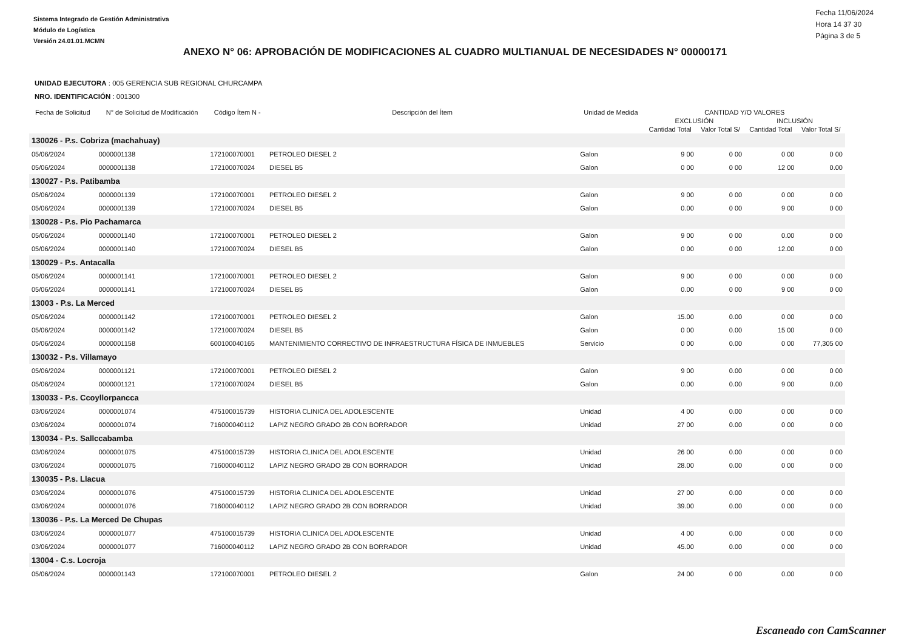Sistema Integrado de Gestión Administrativa
Módulo de Logística
Versión 24.01.01.MCMN
Fecha 11/06/2024
Hora 14 37 30
Página 3 de 5
ANEXO N° 06: APROBACIÓN DE MODIFICACIONES AL CUADRO MULTIANUAL DE NECESIDADES N° 00000171
UNIDAD EJECUTORA : 005 GERENCIA SUB REGIONAL CHURCAMPA
NRO. IDENTIFICACIÓN : 001300
| Fecha de Solicitud | N° de Solicitud de Modificación | Código Ítem N - | Descripción del Ítem | Unidad de Medida | CANTIDAD Y/O VALORES | | | |
| --- | --- | --- | --- | --- | --- | --- | --- | --- |
| | | | | | EXCLUSIÓN | | INCLUSIÓN | |
| | | | | | Cantidad Total | Valor Total S/ | Cantidad Total | Valor Total S/ |
| 130026 - P.s. Cobriza (machahuay) | | | | | | | | |
| 05/06/2024 | 0000001138 | 172100070001 | PETROLEO DIESEL 2 | Galon | 9 00 | 0 00 | 0 00 | 0 00 |
| 05/06/2024 | 0000001138 | 172100070024 | DIESEL B5 | Galon | 0 00 | 0 00 | 12 00 | 0.00 |
| 130027 - P.s. Patibamba | | | | | | | | |
| 05/06/2024 | 0000001139 | 172100070001 | PETROLEO DIESEL 2 | Galon | 9 00 | 0 00 | 0 00 | 0 00 |
| 05/06/2024 | 0000001139 | 172100070024 | DIESEL B5 | Galon | 0.00 | 0 00 | 9 00 | 0 00 |
| 130028 - P.s. Pio Pachamarca | | | | | | | | |
| 05/06/2024 | 0000001140 | 172100070001 | PETROLEO DIESEL 2 | Galon | 9 00 | 0 00 | 0.00 | 0 00 |
| 05/06/2024 | 0000001140 | 172100070024 | DIESEL B5 | Galon | 0 00 | 0 00 | 12.00 | 0 00 |
| 130029 - P.s. Antacalla | | | | | | | | |
| 05/06/2024 | 0000001141 | 172100070001 | PETROLEO DIESEL 2 | Galon | 9 00 | 0 00 | 0 00 | 0 00 |
| 05/06/2024 | 0000001141 | 172100070024 | DIESEL B5 | Galon | 0.00 | 0 00 | 9 00 | 0 00 |
| 13003 - P.s. La Merced | | | | | | | | |
| 05/06/2024 | 0000001142 | 172100070001 | PETROLEO DIESEL 2 | Galon | 15.00 | 0.00 | 0 00 | 0 00 |
| 05/06/2024 | 0000001142 | 172100070024 | DIESEL B5 | Galon | 0 00 | 0.00 | 15 00 | 0 00 |
| 05/06/2024 | 0000001158 | 600100040165 | MANTENIMIENTO CORRECTIVO DE INFRAESTRUCTURA FÍSICA DE INMUEBLES | Servicio | 0 00 | 0.00 | 0 00 | 77,305 00 |
| 130032 - P.s. Villamayo | | | | | | | | |
| 05/06/2024 | 0000001121 | 172100070001 | PETROLEO DIESEL 2 | Galon | 9 00 | 0.00 | 0 00 | 0 00 |
| 05/06/2024 | 0000001121 | 172100070024 | DIESEL B5 | Galon | 0.00 | 0.00 | 9 00 | 0.00 |
| 130033 - P.s. Ccoyllorpancca | | | | | | | | |
| 03/06/2024 | 0000001074 | 475100015739 | HISTORIA CLINICA DEL ADOLESCENTE | Unidad | 4 00 | 0.00 | 0 00 | 0 00 |
| 03/06/2024 | 0000001074 | 716000040112 | LAPIZ NEGRO GRADO 2B CON BORRADOR | Unidad | 27 00 | 0.00 | 0 00 | 0 00 |
| 130034 - P.s. Sallccabamba | | | | | | | | |
| 03/06/2024 | 0000001075 | 475100015739 | HISTORIA CLINICA DEL ADOLESCENTE | Unidad | 26 00 | 0.00 | 0 00 | 0 00 |
| 03/06/2024 | 0000001075 | 716000040112 | LAPIZ NEGRO GRADO 2B CON BORRADOR | Unidad | 28.00 | 0.00 | 0 00 | 0 00 |
| 130035 - P.s. Llacua | | | | | | | | |
| 03/06/2024 | 0000001076 | 475100015739 | HISTORIA CLINICA DEL ADOLESCENTE | Unidad | 27 00 | 0.00 | 0 00 | 0 00 |
| 03/06/2024 | 0000001076 | 716000040112 | LAPIZ NEGRO GRADO 2B CON BORRADOR | Unidad | 39.00 | 0.00 | 0 00 | 0 00 |
| 130036 - P.s. La Merced De Chupas | | | | | | | | |
| 03/06/2024 | 0000001077 | 475100015739 | HISTORIA CLINICA DEL ADOLESCENTE | Unidad | 4 00 | 0.00 | 0 00 | 0 00 |
| 03/06/2024 | 0000001077 | 716000040112 | LAPIZ NEGRO GRADO 2B CON BORRADOR | Unidad | 45.00 | 0.00 | 0 00 | 0 00 |
| 13004 - C.s. Locroja | | | | | | | | |
| 05/06/2024 | 0000001143 | 172100070001 | PETROLEO DIESEL 2 | Galon | 24 00 | 0 00 | 0.00 | 0 00 |
Escaneado con CamScanner